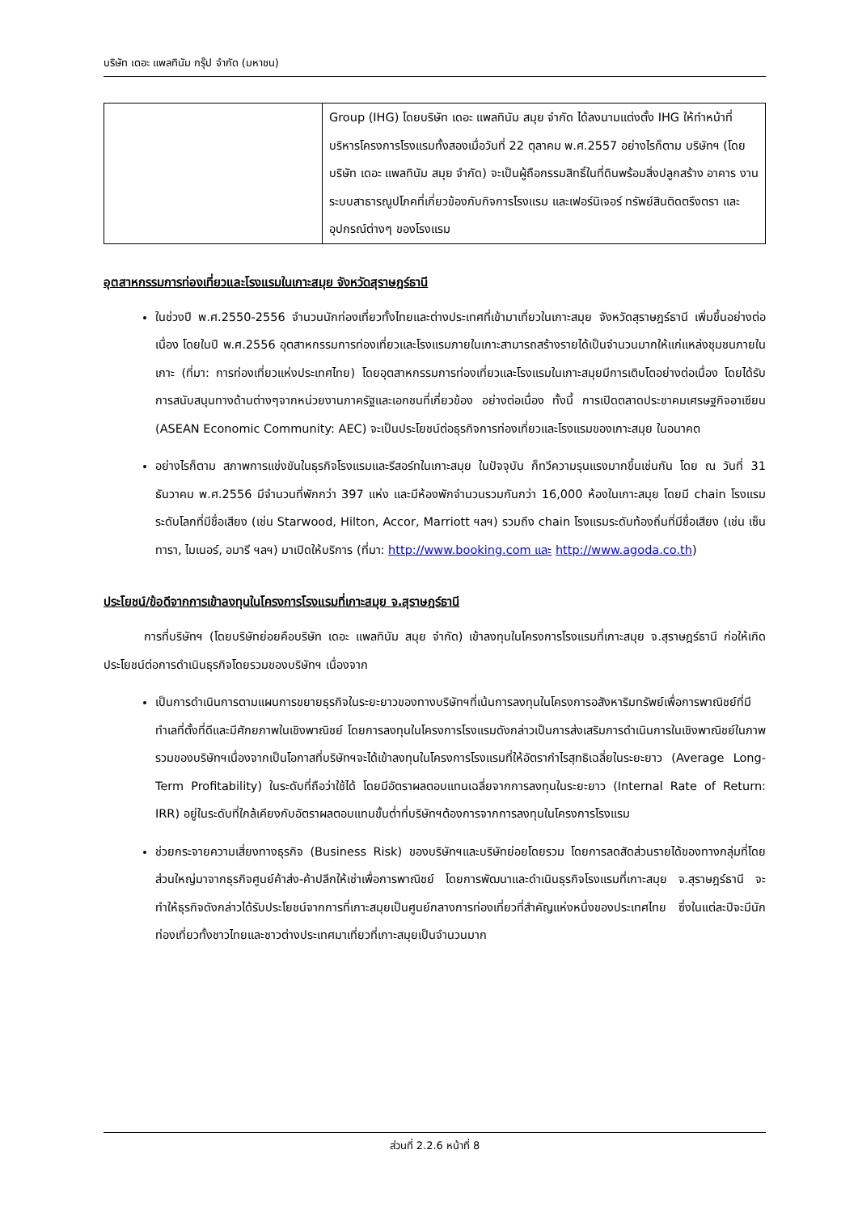บริษัท เดอะ แพลทินัม กรุ๊ป จำกัด (มหาชน)
| | Group (IHG) โดยบริษัท เดอะ แพลทินัม สมุย จำกัด ได้ลงนามแต่งตั้ง IHG ให้ทำหน้าที่บริหารโครงการโรงแรมทั้งสองเมื่อวันที่ 22 ตุลาคม พ.ศ.2557 อย่างไรก็ตาม บริษัทฯ (โดยบริษัท เดอะ แพลทินัม สมุย จำกัด) จะเป็นผู้ถือกรรมสิทธิ์ในที่ดินพร้อมสิ่งปลูกสร้าง อาคาร งานระบบสาธารณูปโภคที่เกี่ยวข้องกับกิจการโรงแรม และเฟอร์นิเจอร์ ทรัพย์สินติดตรึงตรา และอุปกรณ์ต่างๆ ของโรงแรม |
อุตสาหกรรมการท่องเที่ยวและโรงแรมในเกาะสมุย จังหวัดสุราษฎร์ธานี
ในช่วงปี พ.ศ.2550-2556 จำนวนนักท่องเที่ยวทั้งไทยและต่างประเทศที่เข้ามาเที่ยวในเกาะสมุย จังหวัดสุราษฎร์ธานี เพิ่มขึ้นอย่างต่อเนื่อง โดยในปี พ.ศ.2556 อุตสาหกรรมการท่องเที่ยวและโรงแรมภายในเกาะสามารถสร้างรายได้เป็นจำนวนมากให้แก่แหล่งชุมชนภายในเกาะ (ที่มา: การท่องเที่ยวแห่งประเทศไทย) โดยอุตสาหกรรมการท่องเที่ยวและโรงแรมในเกาะสมุยมีการเติบโตอย่างต่อเนื่อง โดยได้รับการสนับสนุนทางด้านต่างๆจากหน่วยงานภาครัฐและเอกชนที่เกี่ยวข้อง อย่างต่อเนื่อง ทั้งนี้ การเปิดตลาดประชาคมเศรษฐกิจอาเซียน (ASEAN Economic Community: AEC) จะเป็นประโยชน์ต่อธุรกิจการท่องเที่ยวและโรงแรมของเกาะสมุย ในอนาคต
อย่างไรก็ตาม สภาพการแข่งขันในธุรกิจโรงแรมและรีสอร์ทในเกาะสมุย ในปัจจุบัน ก็ทวีความรุนแรงมากขึ้นเช่นกัน โดย ณ วันที่ 31 ธันวาคม พ.ศ.2556 มีจำนวนที่พักกว่า 397 แห่ง และมีห้องพักจำนวนรวมกันกว่า 16,000 ห้องในเกาะสมุย โดยมี chain โรงแรมระดับโลกที่มีชื่อเสียง (เช่น Starwood, Hilton, Accor, Marriott ฯลฯ) รวมถึง chain โรงแรมระดับท้องถิ่นที่มีชื่อเสียง (เช่น เซ็นทารา, ไมเนอร์, อมารี ฯลฯ) มาเปิดให้บริการ (ที่มา: http://www.booking.com และ http://www.agoda.co.th)
ประโยชน์/ข้อดีจากการเข้าลงทุนในโครงการโรงแรมที่เกาะสมุย จ.สุราษฎร์ธานี
การที่บริษัทฯ (โดยบริษัทย่อยคือบริษัท เดอะ แพลทินัม สมุย จำกัด) เข้าลงทุนในโครงการโรงแรมที่เกาะสมุย จ.สุราษฎร์ธานี ก่อให้เกิดประโยชน์ต่อการดำเนินธุรกิจโดยรวมของบริษัทฯ เนื่องจาก
เป็นการดำเนินการตามแผนการขยายธุรกิจในระยะยาวของทางบริษัทฯที่เน้นการลงทุนในโครงการอสังหาริมทรัพย์เพื่อการพาณิชย์ที่มีทำเลที่ตั้งที่ดีและมีศักยภาพในเชิงพาณิชย์ โดยการลงทุนในโครงการโรงแรมดังกล่าวเป็นการส่งเสริมการดำเนินการในเชิงพาณิชย์ในภาพรวมของบริษัทฯเนื่องจากเป็นโอกาสที่บริษัทฯจะได้เข้าลงทุนในโครงการโรงแรมที่ให้อัตรากำไรสุทธิเฉลี่ยในระยะยาว (Average Long-Term Profitability) ในระดับที่ถือว่าใช้ได้ โดยมีอัตราผลตอบแทนเฉลี่ยจากการลงทุนในระยะยาว (Internal Rate of Return: IRR) อยู่ในระดับที่ใกล้เคียงกับอัตราผลตอบแทนขั้นต่ำที่บริษัทฯต้องการจากการลงทุนในโครงการโรงแรม
ช่วยกระจายความเสี่ยงทางธุรกิจ (Business Risk) ของบริษัทฯและบริษัทย่อยโดยรวม โดยการลดสัดส่วนรายได้ของทางกลุ่มที่โดยส่วนใหญ่มาจากธุรกิจศูนย์ค้าส่ง-ค้าปลีกให้เช่าเพื่อการพาณิชย์ โดยการพัฒนาและดำเนินธุรกิจโรงแรมที่เกาะสมุย จ.สุราษฎร์ธานี จะทำให้ธุรกิจดังกล่าวได้รับประโยชน์จากการที่เกาะสมุยเป็นศูนย์กลางการท่องเที่ยวที่สำคัญแห่งหนึ่งของประเทศไทย ซึ่งในแต่ละปีจะมีนักท่องเที่ยวทั้งชาวไทยและชาวต่างประเทศมาเที่ยวที่เกาะสมุยเป็นจำนวนมาก
ส่วนที่ 2.2.6 หน้าที่ 8